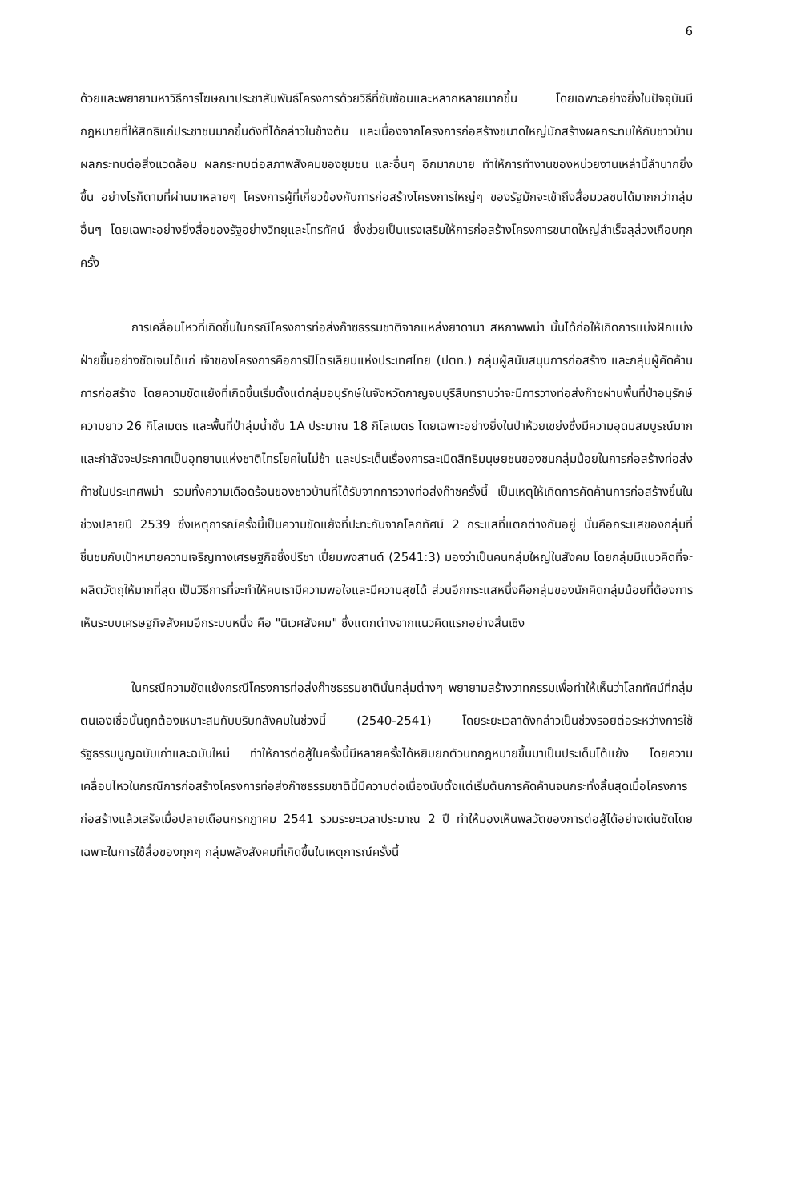6
ด้วยและพยายามหาวิธีการโฆษณาประชาสัมพันธ์โครงการด้วยวิธีที่ซับซ้อนและหลากหลายมากขึ้น โดยเฉพาะอย่างยิ่งในปัจจุบันมีกฎหมายที่ให้สิทธิแก่ประชาชนมากขึ้นดังที่ได้กล่าวในข้างต้น และเนื่องจากโครงการก่อสร้างขนาดใหญ่มักสร้างผลกระทบให้กับชาวบ้าน ผลกระทบต่อสิ่งแวดล้อม ผลกระทบต่อสภาพสังคมของชุมชน และอื่นๆ อีกมากมาย ทำให้การทำงานของหน่วยงานเหล่านี้ลำบากยิ่งขึ้น อย่างไรก็ตามที่ผ่านมาหลายๆ โครงการผู้ที่เกี่ยวข้องกับการก่อสร้างโครงการใหญ่ๆ ของรัฐมักจะเข้าถึงสื่อมวลชนได้มากกว่ากลุ่มอื่นๆ โดยเฉพาะอย่างยิ่งสื่อของรัฐอย่างวิทยุและโทรทัศน์ ซึ่งช่วยเป็นแรงเสริมให้การก่อสร้างโครงการขนาดใหญ่สำเร็จลุล่วงเกือบทุกครั้ง
การเคลื่อนไหวที่เกิดขึ้นในกรณีโครงการท่อส่งก๊าซธรรมชาติจากแหล่งยาดานา สหภาพพม่า นั้นได้ก่อให้เกิดการแบ่งฝักแบ่งฝ่ายขึ้นอย่างชัดเจนได้แก่ เจ้าของโครงการคือการปิโตรเลียมแห่งประเทศไทย (ปตท.) กลุ่มผู้สนับสนุนการก่อสร้าง และกลุ่มผู้คัดค้านการก่อสร้าง โดยความขัดแย้งที่เกิดขึ้นเริ่มตั้งแต่กลุ่มอนุรักษ์ในจังหวัดกาญจนบุรีสืบทราบว่าจะมีการวางท่อส่งก๊าซผ่านพื้นที่ป่าอนุรักษ์ความยาว 26 กิโลเมตร และพื้นที่ป่าลุ่มน้ำชั้น 1A ประมาณ 18 กิโลเมตร โดยเฉพาะอย่างยิ่งในป่าห้วยเขย่งซึ่งมีความอุดมสมบูรณ์มากและกำลังจะประกาศเป็นอุทยานแห่งชาติไทรโยคในไม่ช้า และประเด็นเรื่องการละเมิดสิทธิมนุษยชนของชนกลุ่มน้อยในการก่อสร้างท่อส่งก๊าซในประเทศพม่า รวมทั้งความเดือดร้อนของชาวบ้านที่ได้รับจากการวางท่อส่งก๊าซครั้งนี้ เป็นเหตุให้เกิดการคัดค้านการก่อสร้างขึ้นในช่วงปลายปี 2539 ซึ่งเหตุการณ์ครั้งนี้เป็นความขัดแย้งที่ปะทะกันจากโลกทัศน์ 2 กระแสที่แตกต่างกันอยู่ นั่นคือกระแสของกลุ่มที่ชื่นชมกับเป้าหมายความเจริญทางเศรษฐกิจซึ่งปรีชา เปี่ยมพงสานต์ (2541:3) มองว่าเป็นคนกลุ่มใหญ่ในสังคม โดยกลุ่มมีแนวคิดที่จะผลิตวัตถุให้มากที่สุด เป็นวิธีการที่จะทำให้คนเรามีความพอใจและมีความสุขได้ ส่วนอีกกระแสหนึ่งคือกลุ่มของนักคิดกลุ่มน้อยที่ต้องการเห็นระบบเศรษฐกิจสังคมอีกระบบหนึ่ง คือ "นิเวศสังคม" ซึ่งแตกต่างจากแนวคิดแรกอย่างสิ้นเชิง
ในกรณีความขัดแย้งกรณีโครงการท่อส่งก๊าซธรรมชาตินั้นกลุ่มต่างๆ พยายามสร้างวาทกรรมเพื่อทำให้เห็นว่าโลกทัศน์ที่กลุ่มตนเองเชื่อนั้นถูกต้องเหมาะสมกับบริบทสังคมในช่วงนี้ (2540-2541) โดยระยะเวลาดังกล่าวเป็นช่วงรอยต่อระหว่างการใช้รัฐธรรมนูญฉบับเก่าและฉบับใหม่ ทำให้การต่อสู้ในครั้งนี้มีหลายครั้งได้หยิบยกตัวบทกฎหมายขึ้นมาเป็นประเด็นโต้แย้ง โดยความเคลื่อนไหวในกรณีการก่อสร้างโครงการท่อส่งก๊าซธรรมชาตินี้มีความต่อเนื่องนับตั้งแต่เริ่มต้นการคัดค้านจนกระทั่งสิ้นสุดเมื่อโครงการก่อสร้างแล้วเสร็จเมื่อปลายเดือนกรกฎาคม 2541 รวมระยะเวลาประมาณ 2 ปี ทำให้มองเห็นพลวัตของการต่อสู้ได้อย่างเด่นชัดโดยเฉพาะในการใช้สื่อของทุกๆ กลุ่มพลังสังคมที่เกิดขึ้นในเหตุการณ์ครั้งนี้